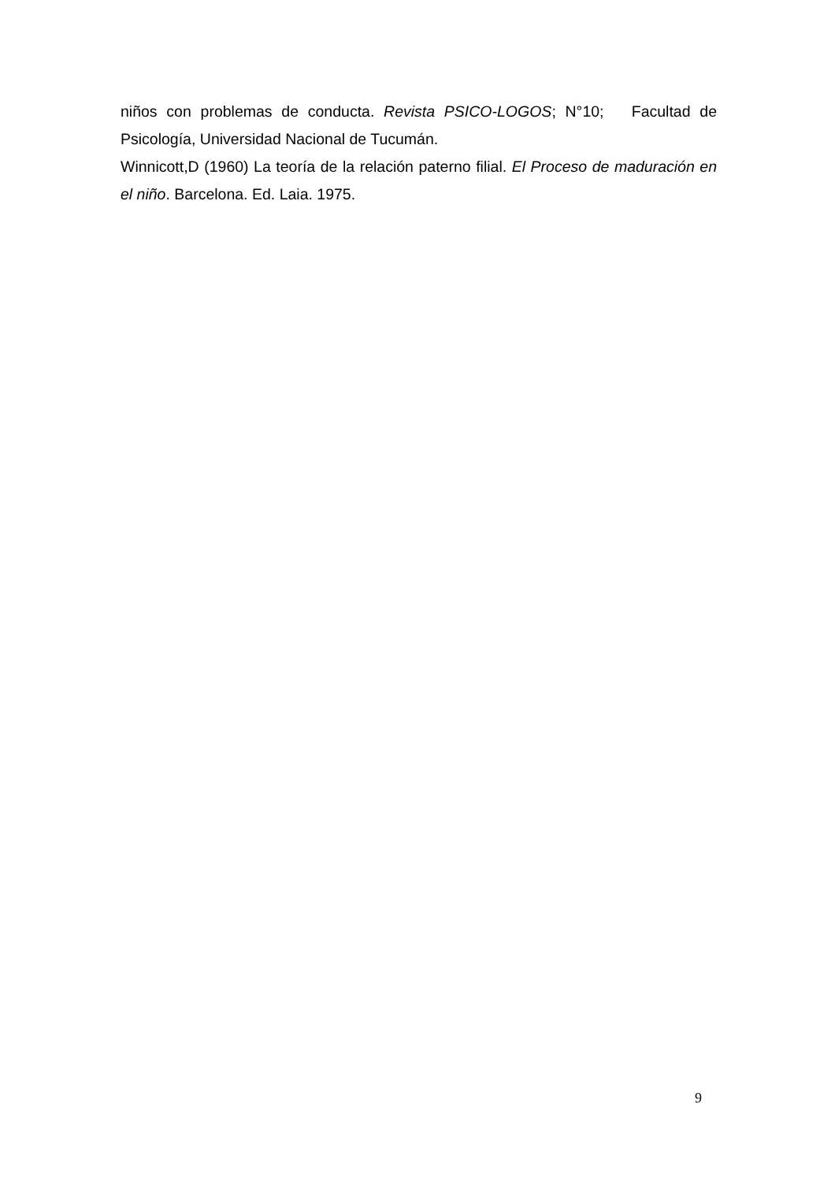niños con problemas de conducta. Revista PSICO-LOGOS; N°10; Facultad de Psicología, Universidad Nacional de Tucumán.
Winnicott,D (1960) La teoría de la relación paterno filial. El Proceso de maduración en el niño. Barcelona. Ed. Laia. 1975.
9